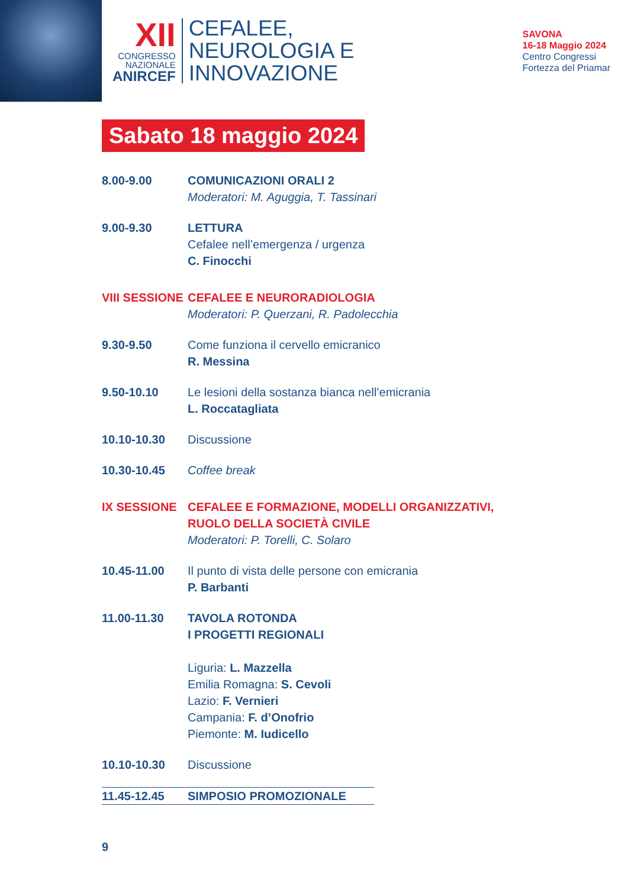XII
CONGRESSO
NAZIONALE
ANIRCEF
CEFALEE,
NEUROLOGIA E
INNOVAZIONE
SAVONA
16-18 Maggio 2024
Centro Congressi
Fortezza del Priamar
Sabato 18 maggio 2024
8.00-9.00 COMUNICAZIONI ORALI 2
Moderatori: M. Aguggia, T. Tassinari
9.00-9.30 LETTURA
Cefalee nell’emergenza / urgenza
C. Finocchi
VIII SESSIONE
CEFALEE E NEURORADIOLOGIA
Moderatori: P. Querzani, R. Padolecchia
9.30-9.50 Come funziona il cervello emicranico
R. Messina
9.50-10.10 Le lesioni della sostanza bianca nell’emicrania
L. Roccatagliata
10.10-10.30 Discussione
10.30-10.45 Coffee break
IX SESSIONE CEFALEE E FORMAZIONE, MODELLI ORGANIZZATIVI,
RUOLO DELLA SOCIETÀ CIVILE
Moderatori: P. Torelli, C. Solaro
10.45-11.00 Il punto di vista delle persone con emicrania
P. Barbanti
11.00-11.30 TAVOLA ROTONDA
I PROGETTI REGIONALI
Liguria: L. Mazzella
Emilia Romagna: S. Cevoli
Lazio: F. Vernieri
Campania: F. d’Onofrio
Piemonte: M. Iudicello
10.10-10.30 Discussione
11.45-12.45 SIMPOSIO PROMOZIONALE
9